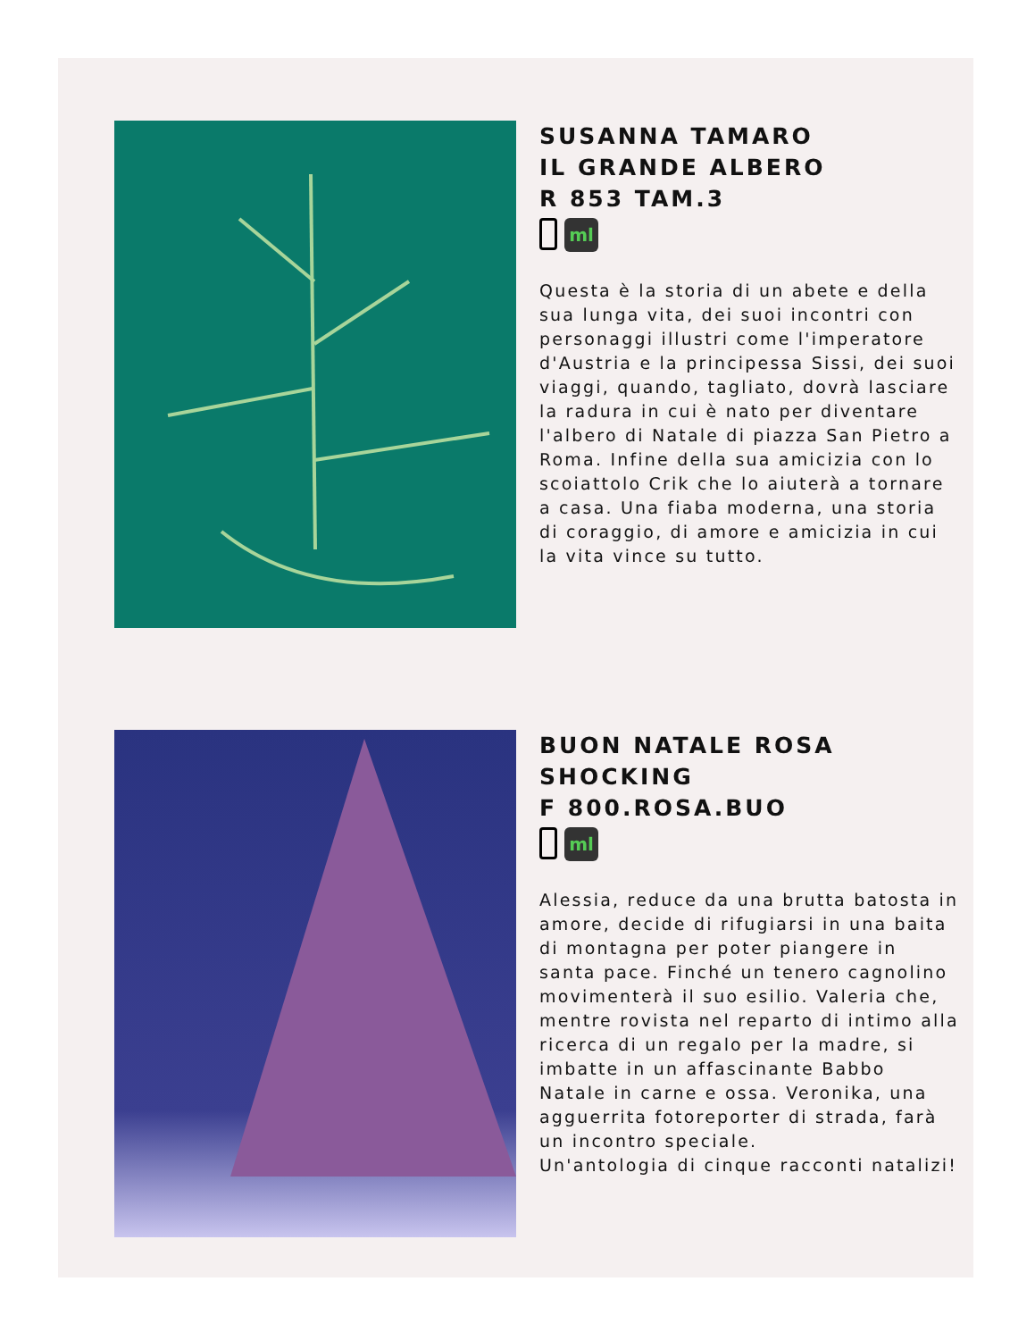SUSANNA TAMARO
IL GRANDE ALBERO
R 853 TAM.3
ml
Questa è la storia di un abete e della sua lunga vita, dei suoi incontri con personaggi illustri come l'imperatore d'Austria e la principessa Sissi, dei suoi viaggi, quando, tagliato, dovrà lasciare la radura in cui è nato per diventare l'albero di Natale di piazza San Pietro a Roma. Infine della sua amicizia con lo scoiattolo Crik che lo aiuterà a tornare a casa. Una fiaba moderna, una storia di coraggio, di amore e amicizia in cui la vita vince su tutto.
BUON NATALE ROSA
SHOCKING
F 800.ROSA.BUO
ml
Alessia, reduce da una brutta batosta in amore, decide di rifugiarsi in una baita di montagna per poter piangere in santa pace. Finché un tenero cagnolino movimenterà il suo esilio. Valeria che, mentre rovista nel reparto di intimo alla ricerca di un regalo per la madre, si imbatte in un affascinante Babbo Natale in carne e ossa. Veronika, una agguerrita fotoreporter di strada, farà un incontro speciale.
Un'antologia di cinque racconti natalizi!